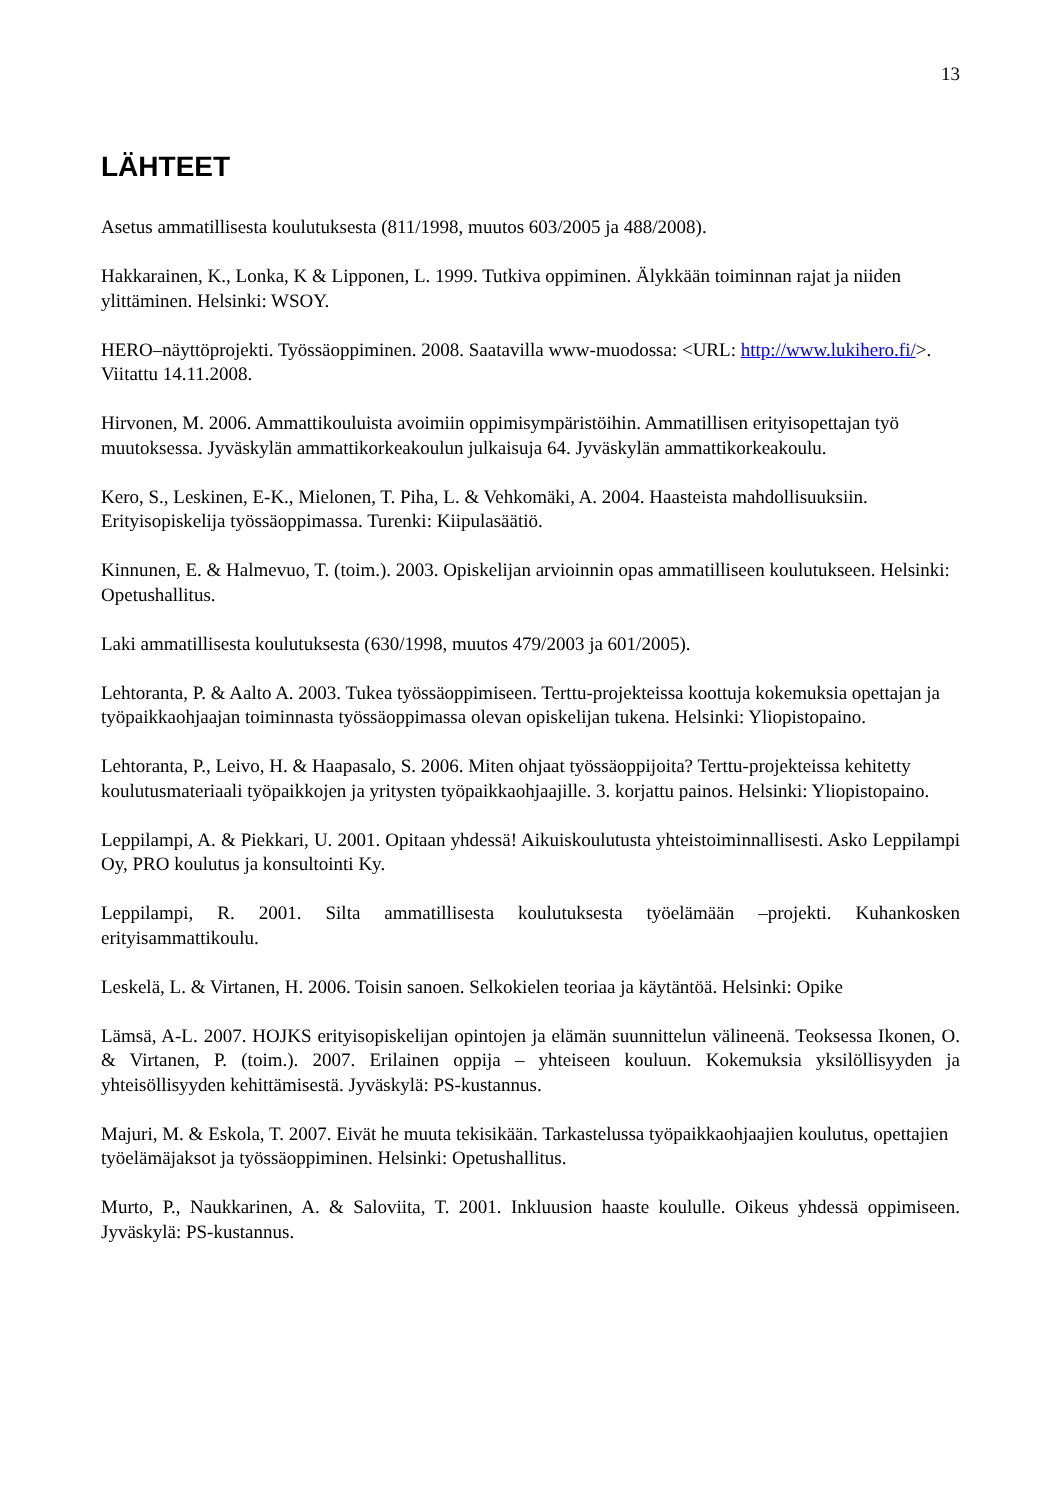13
LÄHTEET
Asetus ammatillisesta koulutuksesta (811/1998, muutos 603/2005 ja 488/2008).
Hakkarainen, K., Lonka, K & Lipponen, L. 1999. Tutkiva oppiminen. Älykkään toiminnan rajat ja niiden ylittäminen. Helsinki: WSOY.
HERO–näyttöprojekti. Työssäoppiminen. 2008. Saatavilla www-muodossa: <URL: http://www.lukihero.fi/>. Viitattu 14.11.2008.
Hirvonen, M. 2006. Ammattikouluista avoimiin oppimisympäristöihin. Ammatillisen erityisopettajan työ muutoksessa. Jyväskylän ammattikorkeakoulun julkaisuja 64. Jyväskylän ammattikorkeakoulu.
Kero, S., Leskinen, E-K., Mielonen, T. Piha, L. & Vehkomäki, A. 2004. Haasteista mahdollisuuksiin. Erityisopiskelija työssäoppimassa. Turenki: Kiipulasäätiö.
Kinnunen, E. & Halmevuo, T. (toim.). 2003. Opiskelijan arvioinnin opas ammatilliseen koulutukseen. Helsinki: Opetushallitus.
Laki ammatillisesta koulutuksesta (630/1998, muutos 479/2003 ja 601/2005).
Lehtoranta, P. & Aalto A. 2003. Tukea työssäoppimiseen. Terttu-projekteissa koottuja kokemuksia opettajan ja työpaikkaohjaajan toiminnasta työssäoppimassa olevan opiskelijan tukena. Helsinki: Yliopistopaino.
Lehtoranta, P., Leivo, H. & Haapasalo, S. 2006. Miten ohjaat työssäoppijoita? Terttu-projekteissa kehitetty koulutusmateriaali työpaikkojen ja yritysten työpaikkaohjaajille. 3. korjattu painos. Helsinki: Yliopistopaino.
Leppilampi, A. & Piekkari, U. 2001. Opitaan yhdessä! Aikuiskoulutusta yhteistoiminnallisesti. Asko Leppilampi Oy, PRO koulutus ja konsultointi Ky.
Leppilampi, R. 2001. Silta ammatillisesta koulutuksesta työelämään –projekti. Kuhankosken erityisammattikoulu.
Leskelä, L. & Virtanen, H. 2006. Toisin sanoen. Selkokielen teoriaa ja käytäntöä. Helsinki: Opike
Lämsä, A-L. 2007. HOJKS erityisopiskelijan opintojen ja elämän suunnittelun välineenä. Teoksessa Ikonen, O. & Virtanen, P. (toim.). 2007. Erilainen oppija – yhteiseen kouluun. Kokemuksia yksilöllisyyden ja yhteisöllisyyden kehittämisestä. Jyväskylä: PS-kustannus.
Majuri, M. & Eskola, T. 2007. Eivät he muuta tekisikään. Tarkastelussa työpaikkaohjaajien koulutus, opettajien työelämäjaksot ja työssäoppiminen. Helsinki: Opetushallitus.
Murto, P., Naukkarinen, A. & Saloviita, T. 2001. Inkluusion haaste koululle. Oikeus yhdessä oppimiseen. Jyväskylä: PS-kustannus.